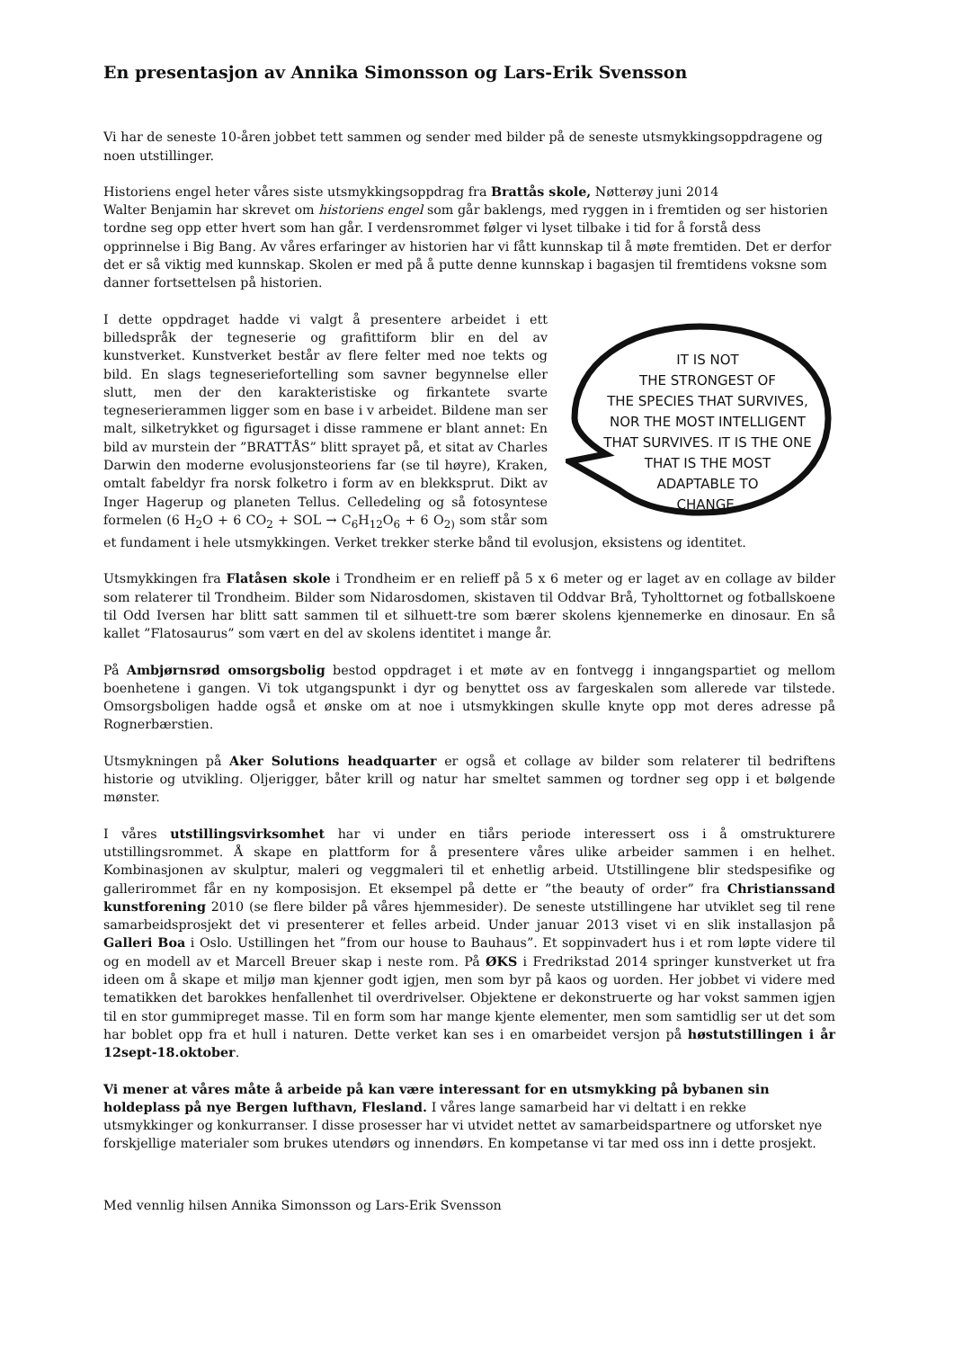En presentasjon av Annika Simonsson og Lars-Erik Svensson
Vi har de seneste 10-åren jobbet tett sammen og sender med bilder på de seneste utsmykkingsoppdragene og noen utstillinger.
Historiens engel heter våres siste utsmykkingsoppdrag fra Brattås skole, Nøtterøy juni 2014
Walter Benjamin har skrevet om historiens engel som går baklengs, med ryggen in i fremtiden og ser historien tordne seg opp etter hvert som han går. I verdensrommet følger vi lyset tilbake i tid for å forstå dess opprinnelse i Big Bang. Av våres erfaringer av historien har vi fått kunnskap til å møte fremtiden. Det er derfor det er så viktig med kunnskap. Skolen er med på å putte denne kunnskap i bagasjen til fremtidens voksne som danner fortsettelsen på historien.
IT IS NOT
THE STRONGEST OF
THE SPECIES THAT SURVIVES,
NOR THE MOST INTELLIGENT
THAT SURVIVES. IT IS THE ONE
THAT IS THE MOST
ADAPTABLE TO
CHANGE.
I dette oppdraget hadde vi valgt å presentere arbeidet i ett billedspråk der tegneserie og grafittiform blir en del av kunstverket. Kunstverket består av flere felter med noe tekts og bild. En slags tegneseriefortelling som savner begynnelse eller slutt, men der den karakteristiske og firkantete svarte tegneserierammen ligger som en base i v arbeidet. Bildene man ser malt, silketrykket og figursaget i disse rammene er blant annet: En bild av murstein der ”BRATTÅS” blitt sprayet på, et sitat av Charles Darwin den moderne evolusjonsteoriens far (se til høyre), Kraken, omtalt fabeldyr fra norsk folketro i form av en blekksprut. Dikt av Inger Hagerup og planeten Tellus. Celledeling og så fotosyntese formelen (6 H<sub>2</sub>O + 6 CO<sub>2</sub> + SOL → C<sub>6</sub>H<sub>12</sub>O<sub>6</sub> + 6 O<sub>2)</sub> som står som et fundament i hele utsmykkingen. Verket trekker sterke bånd til evolusjon, eksistens og identitet.
Utsmykkingen fra Flatåsen skole i Trondheim er en relieff på 5 x 6 meter og er laget av en collage av bilder som relaterer til Trondheim. Bilder som Nidarosdomen, skistaven til Oddvar Brå, Tyholttornet og fotballskoene til Odd Iversen har blitt satt sammen til et silhuett-tre som bærer skolens kjennemerke en dinosaur. En så kallet ”Flatosaurus” som vært en del av skolens identitet i mange år.
På Ambjørnsrød omsorgsbolig bestod oppdraget i et møte av en fontvegg i inngangspartiet og mellom boenhetene i gangen. Vi tok utgangspunkt i dyr og benyttet oss av fargeskalen som allerede var tilstede. Omsorgsboligen hadde også et ønske om at noe i utsmykkingen skulle knyte opp mot deres adresse på Rognerbærstien.
Utsmykningen på Aker Solutions headquarter er også et collage av bilder som relaterer til bedriftens historie og utvikling. Oljerigger, båter krill og natur har smeltet sammen og tordner seg opp i et bølgende mønster.
I våres utstillingsvirksomhet har vi under en tiårs periode interessert oss i å omstrukturere utstillingsrommet. Å skape en plattform for å presentere våres ulike arbeider sammen i en helhet. Kombinasjonen av skulptur, maleri og veggmaleri til et enhetlig arbeid. Utstillingene blir stedspesifike og gallerirommet får en ny komposisjon. Et eksempel på dette er ”the beauty of order” fra Christianssand kunstforening 2010 (se flere bilder på våres hjemmesider). De seneste utstillingene har utviklet seg til rene samarbeidsprosjekt det vi presenterer et felles arbeid. Under januar 2013 viset vi en slik installasjon på Galleri Boa i Oslo. Ustillingen het ”from our house to Bauhaus”. Et soppinvadert hus i et rom løpte videre til og en modell av et Marcell Breuer skap i neste rom. På ØKS i Fredrikstad 2014 springer kunstverket ut fra ideen om å skape et miljø man kjenner godt igjen, men som byr på kaos og uorden. Her jobbet vi videre med tematikken det barokkes henfallenhet til overdrivelser. Objektene er dekonstruerte og har vokst sammen igjen til en stor gummipreget masse. Til en form som har mange kjente elementer, men som samtidlig ser ut det som har boblet opp fra et hull i naturen. Dette verket kan ses i en omarbeidet versjon på høstutstillingen i år 12sept-18.oktober.
Vi mener at våres måte å arbeide på kan være interessant for en utsmykking på bybanen sin holdeplass på nye Bergen lufthavn, Flesland. I våres lange samarbeid har vi deltatt i en rekke utsmykkinger og konkurranser. I disse prosesser har vi utvidet nettet av samarbeidspartnere og utforsket nye forskjellige materialer som brukes utendørs og innendørs. En kompetanse vi tar med oss inn i dette prosjekt.
Med vennlig hilsen Annika Simonsson og Lars-Erik Svensson